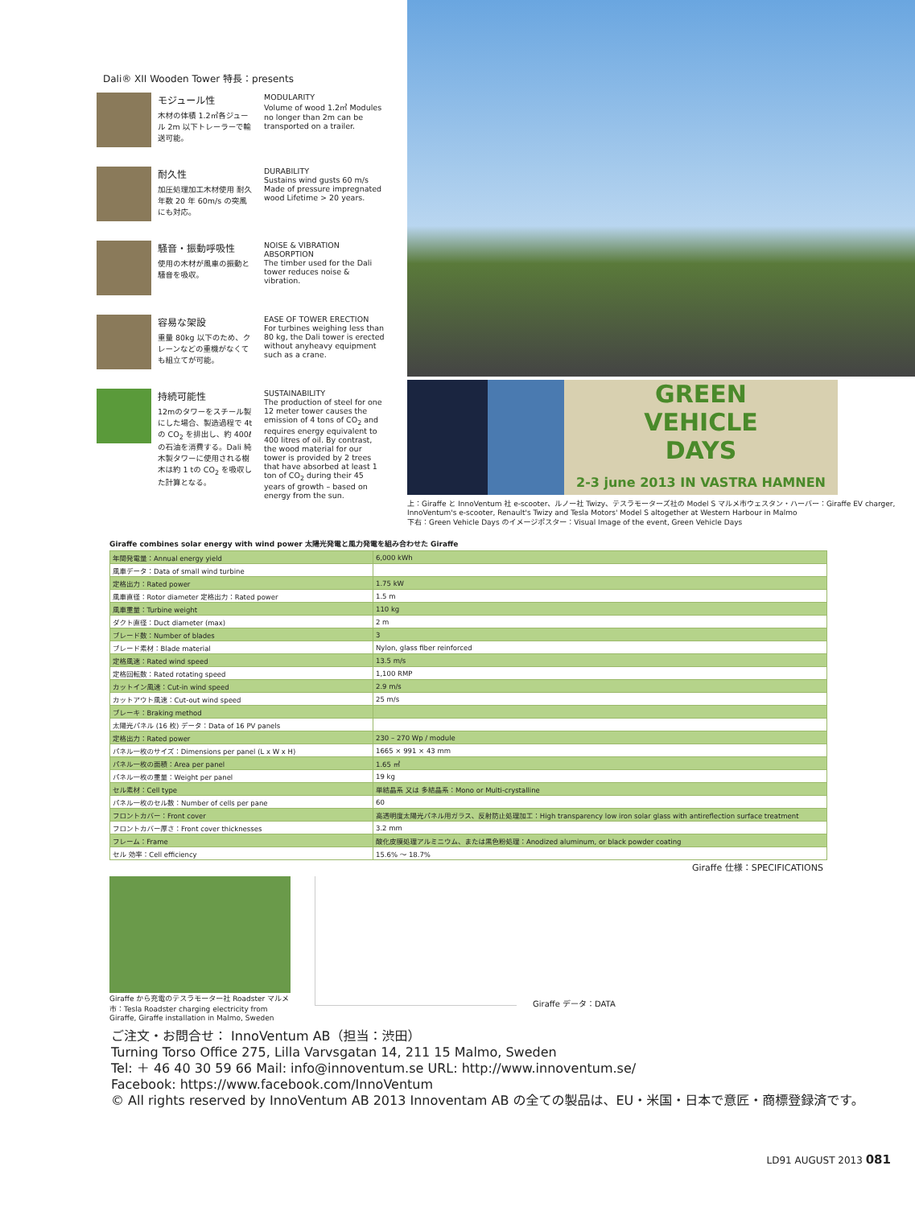Dali® XII Wooden Tower 特長：presents
モジュール性
木材の体積 1.2㎥各ジュール 2m 以下トレーラーで輸送可能。
MODULARITY
Volume of wood 1.2㎥ Modules no longer than 2m can be transported on a trailer.
耐久性
加圧処理加工木材使用 耐久年数 20 年 60m/s の突風にも対応。
DURABILITY
Sustains wind gusts 60 m/s Made of pressure impregnated wood Lifetime > 20 years.
騒音・振動呼吸性
使用の木材が風車の振動と騒音を吸収。
NOISE & VIBRATION ABSORPTION
The timber used for the Dali tower reduces noise & vibration.
容易な架設
重量 80kg 以下のため、クレーンなどの重機がなくても組立てが可能。
EASE OF TOWER ERECTION
For turbines weighing less than 80 kg, the Dali tower is erected without anyheavy equipment such as a crane.
持続可能性
12mのタワーをスチール製にした場合、製造過程で 4t の CO<sub>2</sub> を排出し、約 400ℓの石油を消費する。Dali 純木製タワーに使用される樹木は約 1 tの CO<sub>2</sub> を吸収した計算となる。
SUSTAINABILITY
The production of steel for one 12 meter tower causes the emission of 4 tons of CO<sub>2</sub> and requires energy equivalent to 400 litres of oil. By contrast, the wood material for our tower is provided by 2 trees that have absorbed at least 1 ton of CO<sub>2</sub> during their 45 years of growth – based on energy from the sun.
GREEN
VEHICLE
DAYS
2-3 june 2013 IN VASTRA HAMNEN
上：Giraffe と InnoVentum 社 e-scooter、ルノー社 Twizy、テスラモーターズ社の Model S マルメ市ウェスタン・ハーバー：Giraffe EV charger, InnoVentum's e-scooter, Renault's Twizy and Tesla Motors' Model S altogether at Western Harbour in Malmo
下右：Green Vehicle Days のイメージポスター：Visual Image of the event, Green Vehicle Days
Giraffe combines solar energy with wind power 太陽光発電と風力発電を組み合わせた Giraffe
| 年間発電量：Annual energy yield | 6,000 kWh |
| 風車データ：Data of small wind turbine | |
| 定格出力：Rated power | 1.75 kW |
| 風車直径：Rotor diameter 定格出力：Rated power | 1.5 m |
| 風車重量：Turbine weight | 110 kg |
| ダクト直径：Duct diameter (max) | 2 m |
| ブレード数：Number of blades | 3 |
| ブレード素材：Blade material | Nylon, glass fiber reinforced |
| 定格風速：Rated wind speed | 13.5 m/s |
| 定格回転数：Rated rotating speed | 1,100 RMP |
| カットイン風速：Cut-in wind speed | 2.9 m/s |
| カットアウト風速：Cut-out wind speed | 25 m/s |
| ブレーキ：Braking method | |
| 太陽光パネル (16 枚) データ：Data of 16 PV panels | |
| 定格出力：Rated power | 230 – 270 Wp / module |
| パネル一枚のサイズ：Dimensions per panel (L x W x H) | 1665 × 991 × 43 mm |
| パネル一枚の面積：Area per panel | 1.65 ㎡ |
| パネル一枚の重量：Weight per panel | 19 kg |
| セル素材：Cell type | 単結晶系 又は 多結晶系：Mono or Multi-crystalline |
| パネル一枚のセル数：Number of cells per pane | 60 |
| フロントカバー：Front cover | 高透明度太陽光パネル用ガラス、反射防止処理加工：High transparency low iron solar glass with antireflection surface treatment |
| フロントカバー厚さ：Front cover thicknesses | 3.2 mm |
| フレーム：Frame | 酸化皮膜処理アルミニウム、または黒色粉処理：Anodized aluminum, or black powder coating |
| セル 効率：Cell efficiency | 15.6% ～ 18.7% |
Giraffe 仕様：SPECIFICATIONS
Giraffe から充電のテスラモーター社 Roadster マルメ市：Tesla Roadster charging electricity from Giraffe, Giraffe installation in Malmo, Sweden
Giraffe データ：DATA
ご注文・お問合せ： InnoVentum AB（担当：渋田）
Turning Torso Office 275, Lilla Varvsgatan 14, 211 15 Malmo, Sweden
Tel: ＋ 46 40 30 59 66 Mail: info@innoventum.se URL: http://www.innoventum.se/
Facebook: https://www.facebook.com/InnoVentum
© All rights reserved by InnoVentum AB 2013 Innoventam AB の全ての製品は、EU・米国・日本で意匠・商標登録済です。
LD91 AUGUST 2013 081